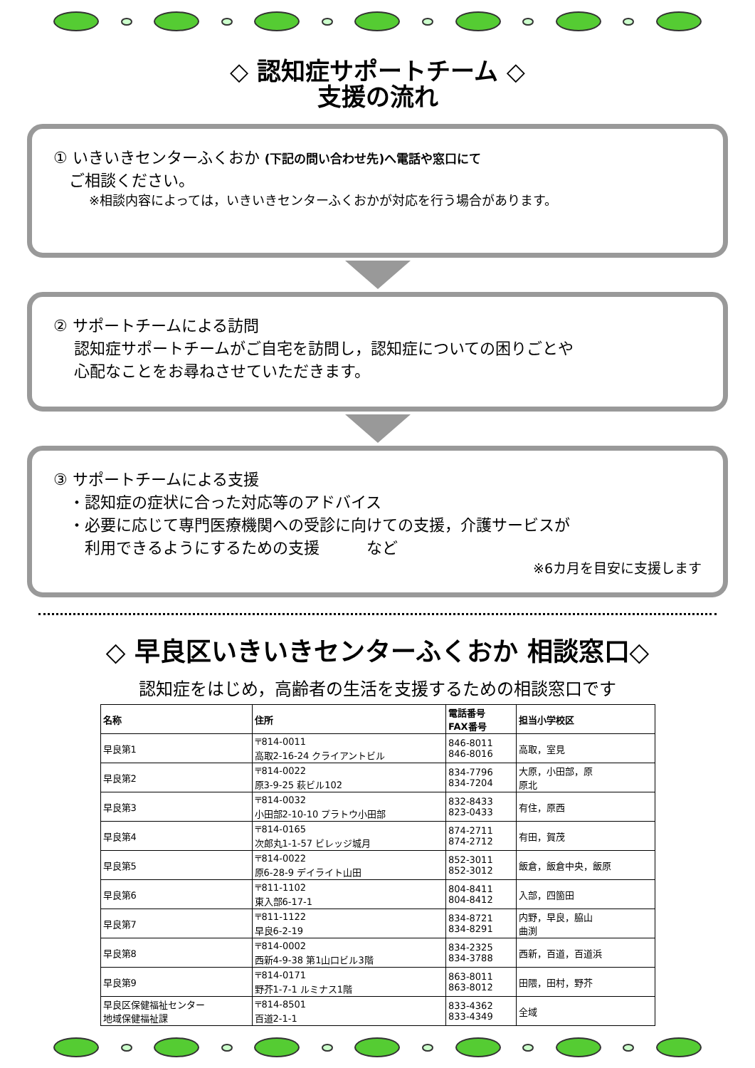◇ 認知症サポートチーム ◇
支援の流れ
① いきいきセンターふくおか (下記の問い合わせ先)へ電話や窓口にて
　ご相談ください。
※相談内容によっては，いきいきセンターふくおかが対応を行う場合があります。
② サポートチームによる訪問
　 認知症サポートチームがご自宅を訪問し，認知症についての困りごとや
　 心配なことをお尋ねさせていただきます。
③ サポートチームによる支援
　・認知症の症状に合った対応等のアドバイス
　・必要に応じて専門医療機関への受診に向けての支援，介護サービスが
　　利用できるようにするための支援　　　など
※6カ月を目安に支援します
◇ 早良区いきいきセンターふくおか 相談窓口◇
認知症をはじめ，高齢者の生活を支援するための相談窓口です
| 名称 | 住所 | 電話番号 FAX番号 | 担当小学校区 |
| --- | --- | --- | --- |
| 早良第1 | 〒814-0011 高取2-16-24 クライアントビル | 846-8011 846-8016 | 高取，室見 |
| 早良第2 | 〒814-0022 原3-9-25 萩ビル102 | 834-7796 834-7204 | 大原，小田部，原 原北 |
| 早良第3 | 〒814-0032 小田部2-10-10 プラトウ小田部 | 832-8433 823-0433 | 有住，原西 |
| 早良第4 | 〒814-0165 次郎丸1-1-57 ビレッジ城月 | 874-2711 874-2712 | 有田，賀茂 |
| 早良第5 | 〒814-0022 原6-28-9 デイライト山田 | 852-3011 852-3012 | 飯倉，飯倉中央，飯原 |
| 早良第6 | 〒811-1102 東入部6-17-1 | 804-8411 804-8412 | 入部，四箇田 |
| 早良第7 | 〒811-1122 早良6-2-19 | 834-8721 834-8291 | 内野，早良，脇山 曲渕 |
| 早良第8 | 〒814-0002 西新4-9-38 第1山口ビル3階 | 834-2325 834-3788 | 西新，百道，百道浜 |
| 早良第9 | 〒814-0171 野芥1-7-1 ルミナス1階 | 863-8011 863-8012 | 田隈，田村，野芥 |
| 早良区保健福祉センター 地域保健福祉課 | 〒814-8501 百道2-1-1 | 833-4362 833-4349 | 全域 |